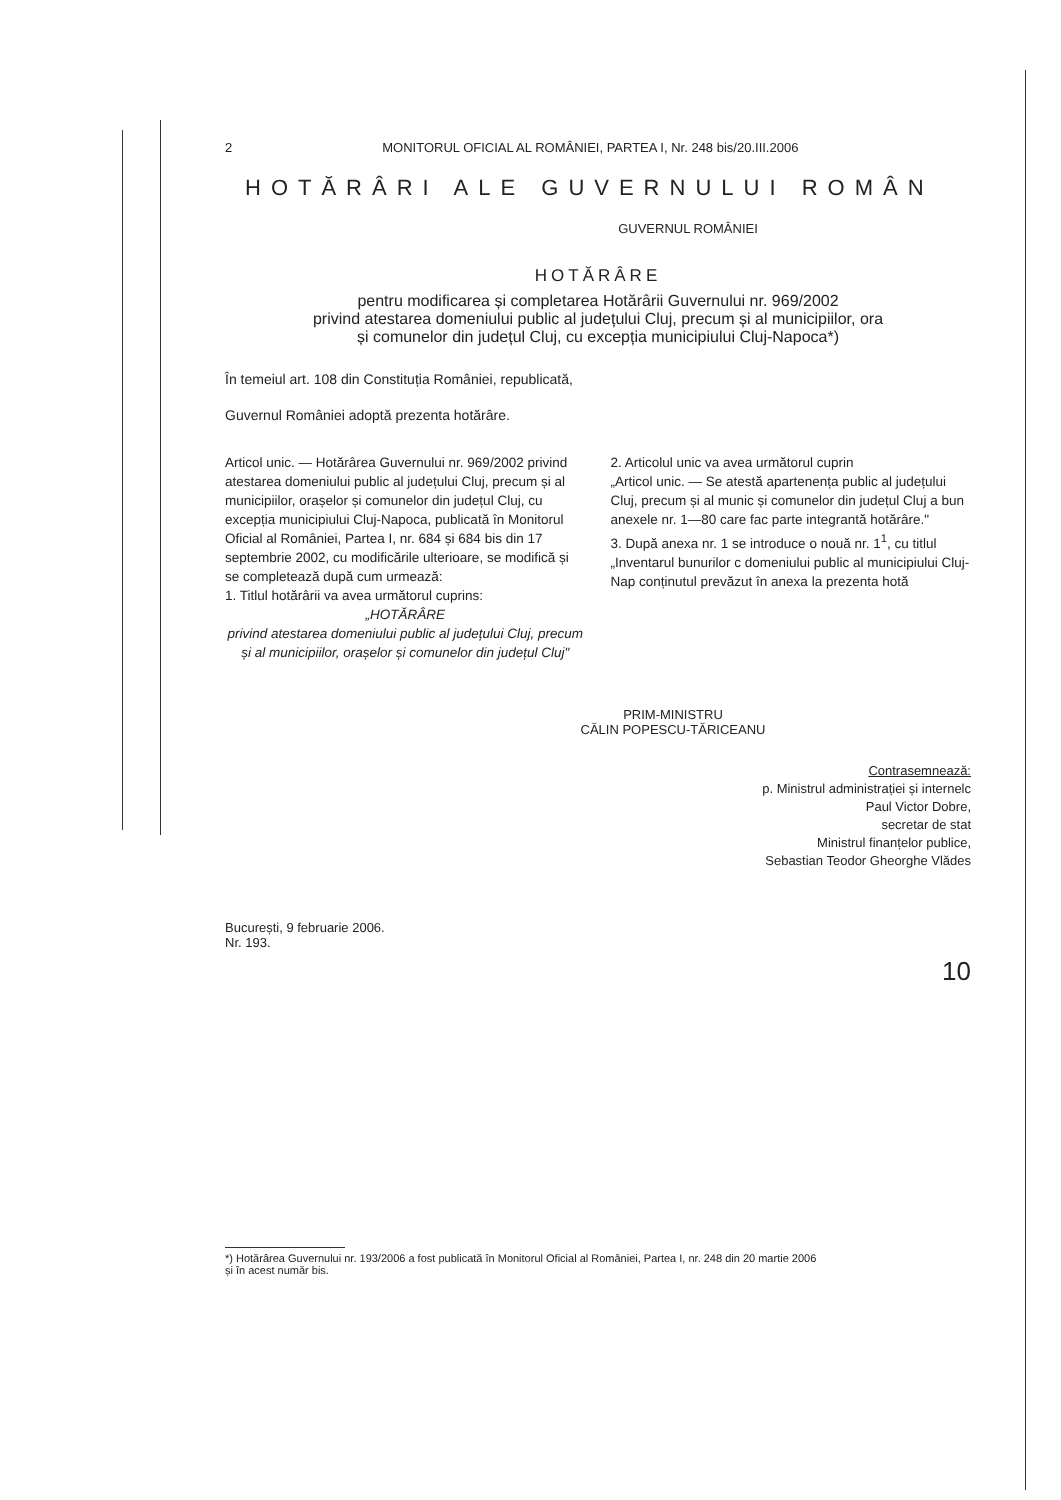2 MONITORUL OFICIAL AL ROMÂNIEI, PARTEA I, Nr. 248 bis/20.III.2006
HOTĂRÂRI ALE GUVERNULUI ROMÂN
GUVERNUL ROMÂNIEI
HOTĂRÂRE
pentru modificarea și completarea Hotărârii Guvernului nr. 969/2002
privind atestarea domeniului public al județului Cluj, precum și al municipiilor, ora
și comunelor din județul Cluj, cu excepția municipiului Cluj-Napoca*)
În temeiul art. 108 din Constituția României, republicată,
Guvernul României adoptă prezenta hotărâre.
Articol unic. — Hotărârea Guvernului nr. 969/2002 privind atestarea domeniului public al județului Cluj, precum și al municipiilor, orașelor și comunelor din județul Cluj, cu excepția municipiului Cluj-Napoca, publicată în Monitorul Oficial al României, Partea I, nr. 684 și 684 bis din 17 septembrie 2002, cu modificările ulterioare, se modifică și se completează după cum urmează:
1. Titlul hotărârii va avea următorul cuprins:
„HOTĂRÂRE
privind atestarea domeniului public al județului Cluj, precum și al municipiilor, orașelor și comunelor din județul Cluj"
2. Articolul unic va avea următorul cuprin
„Articol unic. — Se atestă apartenența public al județului Cluj, precum și al munic și comunelor din județul Cluj a bun anexele nr. 1—80 care fac parte integrantă hotărâre."
3. După anexa nr. 1 se introduce o nouă nr. 1<sup>1</sup>, cu titlul „Inventarul bunurilor c domeniului public al municipiului Cluj-Nap conținutul prevăzut în anexa la prezenta hotă
PRIM-MINISTRU
CĂLIN POPESCU-TĂRICEANU
Contrasemnează:
p. Ministrul administrației și internelc
Paul Victor Dobre,
secretar de stat
Ministrul finanțelor publice,
Sebastian Teodor Gheorghe Vlădes
București, 9 februarie 2006.
Nr. 193.
10
*) Hotărârea Guvernului nr. 193/2006 a fost publicată în Monitorul Oficial al României, Partea I, nr. 248 din 20 martie 2006
și în acest număr bis.